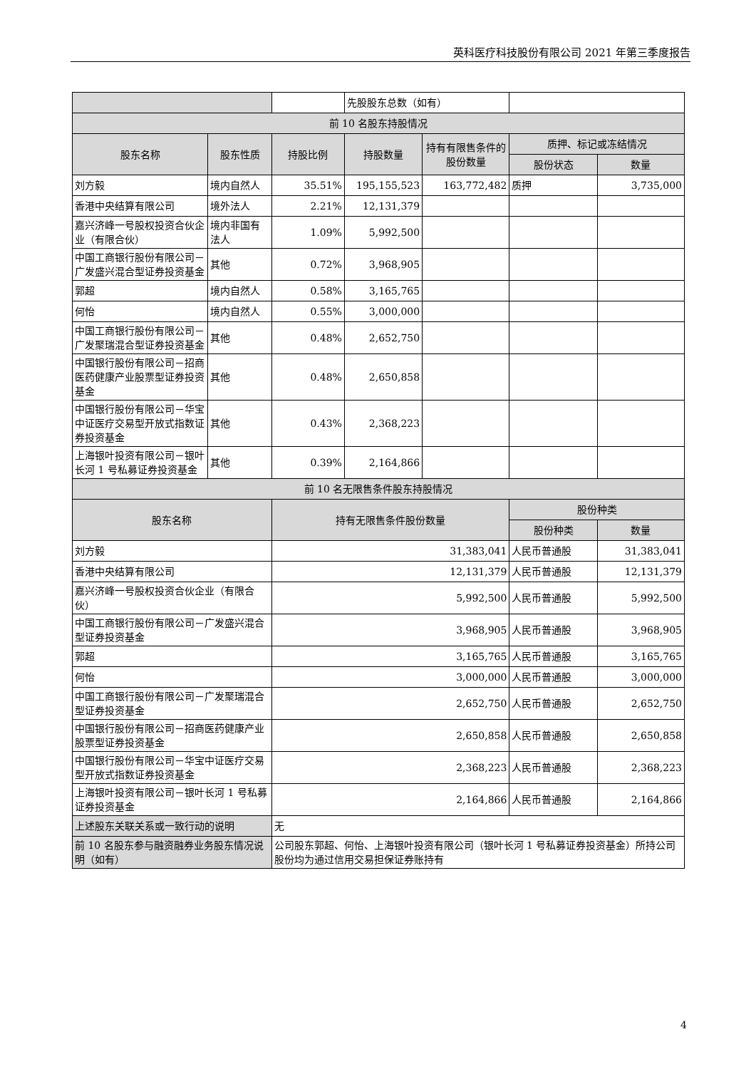英科医疗科技股份有限公司 2021 年第三季度报告
| | | | 先股股东总数（如有） | | | |
| 前 10 名股东持股情况 | | | | | | |
| 股东名称 | 股东性质 | 持股比例 | 持股数量 | 持有有限售条件的股份数量 | 质押、标记或冻结情况 | |
| | | | | | 股份状态 | 数量 |
| 刘方毅 | 境内自然人 | 35.51% | 195,155,523 | 163,772,482 | 质押 | 3,735,000 |
| 香港中央结算有限公司 | 境外法人 | 2.21% | 12,131,379 | | | |
| 嘉兴济峰一号股权投资合伙企业（有限合伙） | 境内非国有法人 | 1.09% | 5,992,500 | | | |
| 中国工商银行股份有限公司－广发盛兴混合型证券投资基金 | 其他 | 0.72% | 3,968,905 | | | |
| 郭超 | 境内自然人 | 0.58% | 3,165,765 | | | |
| 何怡 | 境内自然人 | 0.55% | 3,000,000 | | | |
| 中国工商银行股份有限公司－广发聚瑞混合型证券投资基金 | 其他 | 0.48% | 2,652,750 | | | |
| 中国银行股份有限公司－招商医药健康产业股票型证券投资基金 | 其他 | 0.48% | 2,650,858 | | | |
| 中国银行股份有限公司－华宝中证医疗交易型开放式指数证券投资基金 | 其他 | 0.43% | 2,368,223 | | | |
| 上海银叶投资有限公司－银叶长河 1 号私募证券投资基金 | 其他 | 0.39% | 2,164,866 | | | |
| 前 10 名无限售条件股东持股情况 | | | | | | |
| 股东名称 | | 持有无限售条件股份数量 | | | 股份种类 | |
| | | | | | 股份种类 | 数量 |
| 刘方毅 | | 31,383,041 | | | 人民币普通股 | 31,383,041 |
| 香港中央结算有限公司 | | 12,131,379 | | | 人民币普通股 | 12,131,379 |
| 嘉兴济峰一号股权投资合伙企业（有限合伙） | | 5,992,500 | | | 人民币普通股 | 5,992,500 |
| 中国工商银行股份有限公司－广发盛兴混合型证券投资基金 | | 3,968,905 | | | 人民币普通股 | 3,968,905 |
| 郭超 | | 3,165,765 | | | 人民币普通股 | 3,165,765 |
| 何怡 | | 3,000,000 | | | 人民币普通股 | 3,000,000 |
| 中国工商银行股份有限公司－广发聚瑞混合型证券投资基金 | | 2,652,750 | | | 人民币普通股 | 2,652,750 |
| 中国银行股份有限公司－招商医药健康产业股票型证券投资基金 | | 2,650,858 | | | 人民币普通股 | 2,650,858 |
| 中国银行股份有限公司－华宝中证医疗交易型开放式指数证券投资基金 | | 2,368,223 | | | 人民币普通股 | 2,368,223 |
| 上海银叶投资有限公司－银叶长河 1 号私募证券投资基金 | | 2,164,866 | | | 人民币普通股 | 2,164,866 |
| 上述股东关联关系或一致行动的说明 | | 无 | | | | |
| 前 10 名股东参与融资融券业务股东情况说明（如有） | | 公司股东郭超、何怡、上海银叶投资有限公司（银叶长河 1 号私募证券投资基金）所持公司股份均为通过信用交易担保证券账持有 | | | | |
4